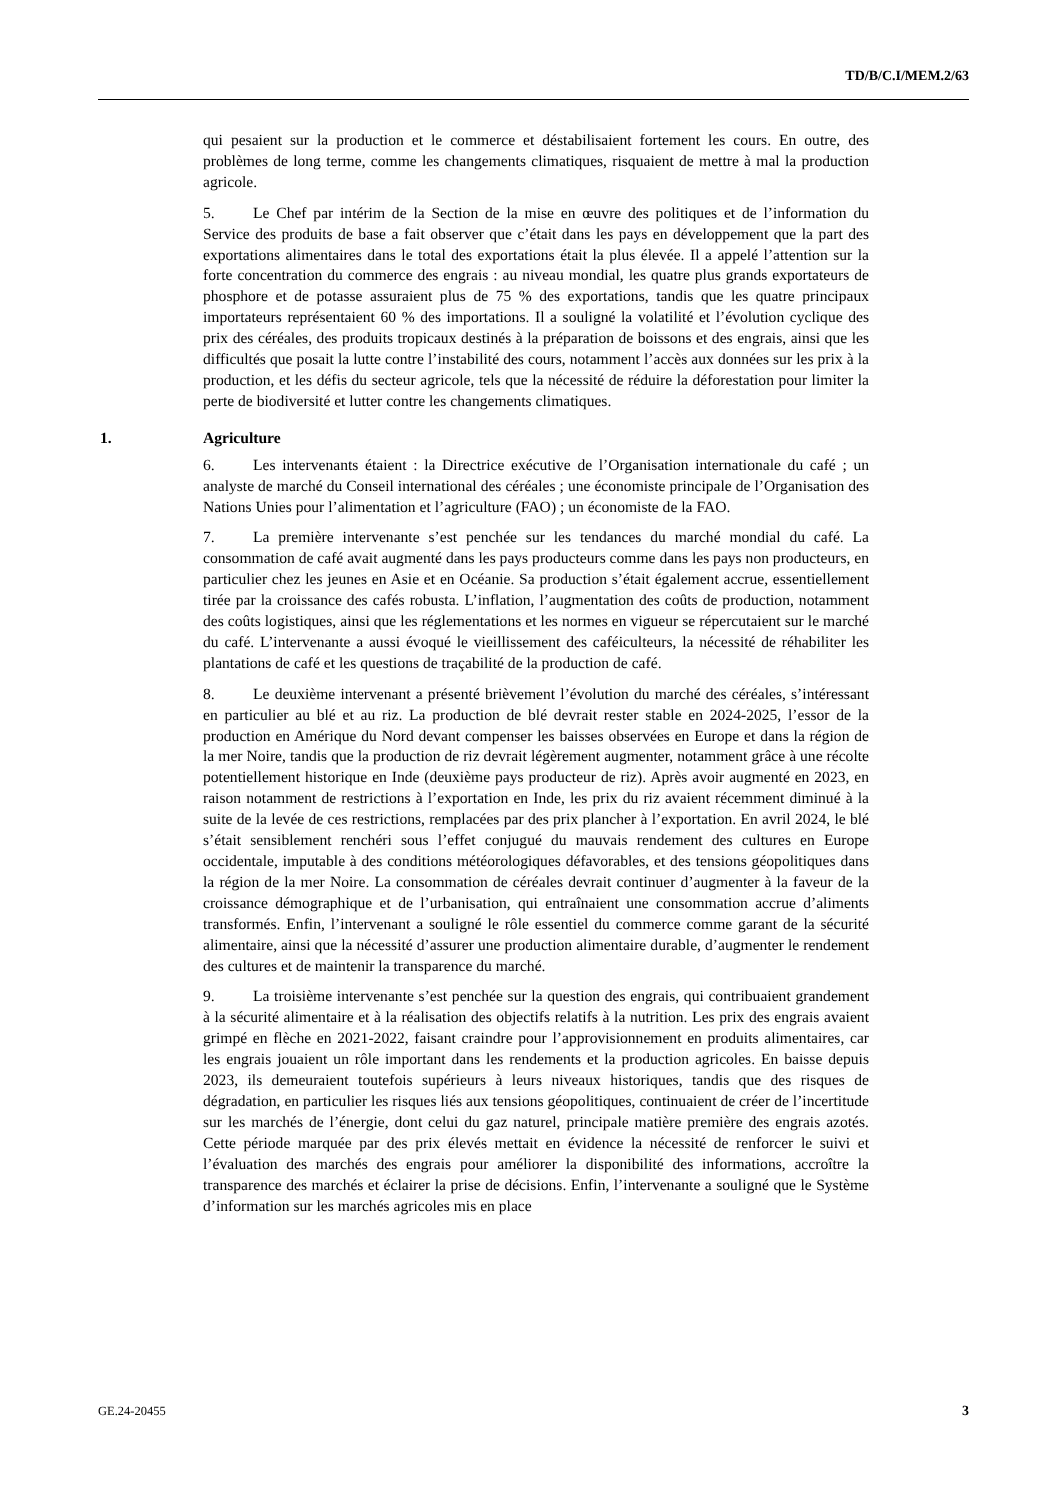TD/B/C.I/MEM.2/63
qui pesaient sur la production et le commerce et déstabilisaient fortement les cours. En outre, des problèmes de long terme, comme les changements climatiques, risquaient de mettre à mal la production agricole.
5. Le Chef par intérim de la Section de la mise en œuvre des politiques et de l’information du Service des produits de base a fait observer que c’était dans les pays en développement que la part des exportations alimentaires dans le total des exportations était la plus élevée. Il a appelé l’attention sur la forte concentration du commerce des engrais : au niveau mondial, les quatre plus grands exportateurs de phosphore et de potasse assuraient plus de 75 % des exportations, tandis que les quatre principaux importateurs représentaient 60 % des importations. Il a souligné la volatilité et l’évolution cyclique des prix des céréales, des produits tropicaux destinés à la préparation de boissons et des engrais, ainsi que les difficultés que posait la lutte contre l’instabilité des cours, notamment l’accès aux données sur les prix à la production, et les défis du secteur agricole, tels que la nécessité de réduire la déforestation pour limiter la perte de biodiversité et lutter contre les changements climatiques.
1. Agriculture
6. Les intervenants étaient : la Directrice exécutive de l’Organisation internationale du café ; un analyste de marché du Conseil international des céréales ; une économiste principale de l’Organisation des Nations Unies pour l’alimentation et l’agriculture (FAO) ; un économiste de la FAO.
7. La première intervenante s’est penchée sur les tendances du marché mondial du café. La consommation de café avait augmenté dans les pays producteurs comme dans les pays non producteurs, en particulier chez les jeunes en Asie et en Océanie. Sa production s’était également accrue, essentiellement tirée par la croissance des cafés robusta. L’inflation, l’augmentation des coûts de production, notamment des coûts logistiques, ainsi que les réglementations et les normes en vigueur se répercutaient sur le marché du café. L’intervenante a aussi évoqué le vieillissement des caféiculteurs, la nécessité de réhabiliter les plantations de café et les questions de traçabilité de la production de café.
8. Le deuxième intervenant a présenté brièvement l’évolution du marché des céréales, s’intéressant en particulier au blé et au riz. La production de blé devrait rester stable en 2024-2025, l’essor de la production en Amérique du Nord devant compenser les baisses observées en Europe et dans la région de la mer Noire, tandis que la production de riz devrait légèrement augmenter, notamment grâce à une récolte potentiellement historique en Inde (deuxième pays producteur de riz). Après avoir augmenté en 2023, en raison notamment de restrictions à l’exportation en Inde, les prix du riz avaient récemment diminué à la suite de la levée de ces restrictions, remplacées par des prix plancher à l’exportation. En avril 2024, le blé s’était sensiblement renchéri sous l’effet conjugué du mauvais rendement des cultures en Europe occidentale, imputable à des conditions météorologiques défavorables, et des tensions géopolitiques dans la région de la mer Noire. La consommation de céréales devrait continuer d’augmenter à la faveur de la croissance démographique et de l’urbanisation, qui entraînaient une consommation accrue d’aliments transformés. Enfin, l’intervenant a souligné le rôle essentiel du commerce comme garant de la sécurité alimentaire, ainsi que la nécessité d’assurer une production alimentaire durable, d’augmenter le rendement des cultures et de maintenir la transparence du marché.
9. La troisième intervenante s’est penchée sur la question des engrais, qui contribuaient grandement à la sécurité alimentaire et à la réalisation des objectifs relatifs à la nutrition. Les prix des engrais avaient grimpé en flèche en 2021-2022, faisant craindre pour l’approvisionnement en produits alimentaires, car les engrais jouaient un rôle important dans les rendements et la production agricoles. En baisse depuis 2023, ils demeuraient toutefois supérieurs à leurs niveaux historiques, tandis que des risques de dégradation, en particulier les risques liés aux tensions géopolitiques, continuaient de créer de l’incertitude sur les marchés de l’énergie, dont celui du gaz naturel, principale matière première des engrais azotés. Cette période marquée par des prix élevés mettait en évidence la nécessité de renforcer le suivi et l’évaluation des marchés des engrais pour améliorer la disponibilité des informations, accroître la transparence des marchés et éclairer la prise de décisions. Enfin, l’intervenante a souligné que le Système d’information sur les marchés agricoles mis en place
GE.24-20455 3